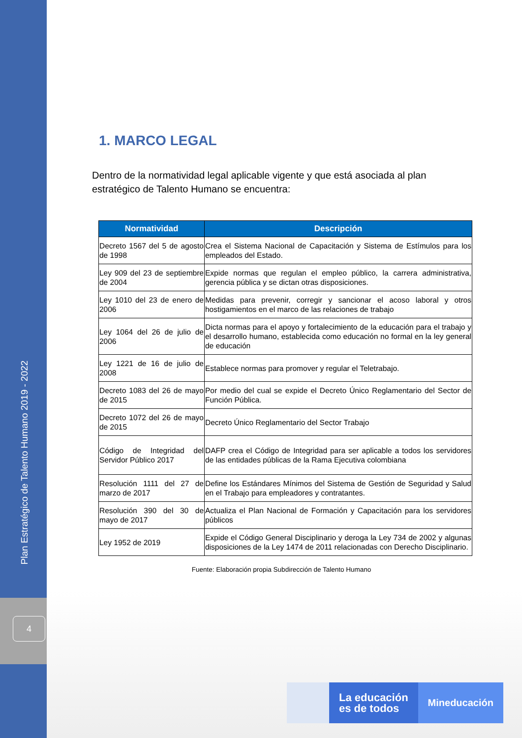Plan Estratégico de Talento Humano 2019 - 2022
4
1. MARCO LEGAL
Dentro de la normatividad legal aplicable vigente y que está asociada al plan estratégico de Talento Humano se encuentra:
| Normatividad | Descripción |
| --- | --- |
| Decreto 1567 del 5 de agosto de 1998 | Crea el Sistema Nacional de Capacitación y Sistema de Estímulos para los empleados del Estado. |
| Ley 909 del 23 de septiembre de 2004 | Expide normas que regulan el empleo público, la carrera administrativa, gerencia pública y se dictan otras disposiciones. |
| Ley 1010 del 23 de enero de 2006 | Medidas para prevenir, corregir y sancionar el acoso laboral y otros hostigamientos en el marco de las relaciones de trabajo |
| Ley 1064 del 26 de julio de 2006 | Dicta normas para el apoyo y fortalecimiento de la educación para el trabajo y el desarrollo humano, establecida como educación no formal en la ley general de educación |
| Ley 1221 de 16 de julio de 2008 | Establece normas para promover y regular el Teletrabajo. |
| Decreto 1083 del 26 de mayo de 2015 | Por medio del cual se expide el Decreto Único Reglamentario del Sector de Función Pública. |
| Decreto 1072 del 26 de mayo de 2015 | Decreto Único Reglamentario del Sector Trabajo |
| Código de Integridad del Servidor Público 2017 | DAFP crea el Código de Integridad para ser aplicable a todos los servidores de las entidades públicas de la Rama Ejecutiva colombiana |
| Resolución 1111 del 27 de marzo de 2017 | Define los Estándares Mínimos del Sistema de Gestión de Seguridad y Salud en el Trabajo para empleadores y contratantes. |
| Resolución 390 del 30 de mayo de 2017 | Actualiza el Plan Nacional de Formación y Capacitación para los servidores públicos |
| Ley 1952 de 2019 | Expide el Código General Disciplinario y deroga la Ley 734 de 2002 y algunas disposiciones de la Ley 1474 de 2011 relacionadas con Derecho Disciplinario. |
Fuente: Elaboración propia Subdirección de Talento Humano
La educación
es de todos
Mineducación